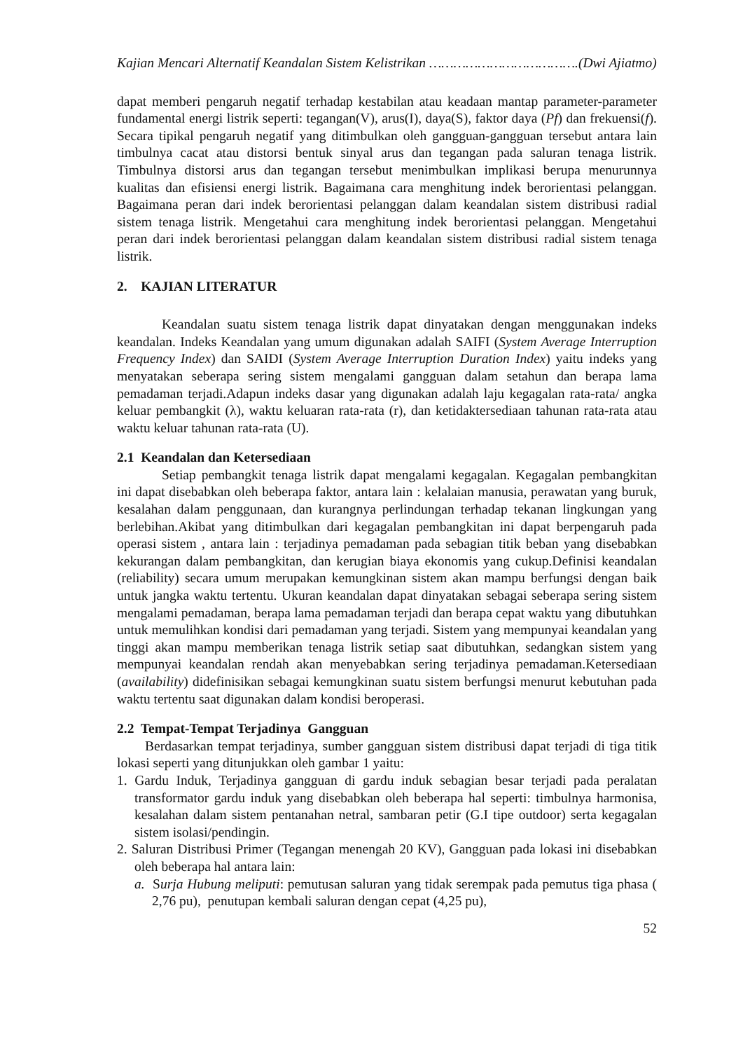Kajian Mencari Alternatif Keandalan Sistem Kelistrikan ……………………………….(Dwi Ajiatmo)
dapat memberi pengaruh negatif terhadap kestabilan atau keadaan mantap parameter-parameter fundamental energi listrik seperti: tegangan(V), arus(I), daya(S), faktor daya (Pf) dan frekuensi(f). Secara tipikal pengaruh negatif yang ditimbulkan oleh gangguan-gangguan tersebut antara lain timbulnya cacat atau distorsi bentuk sinyal arus dan tegangan pada saluran tenaga listrik. Timbulnya distorsi arus dan tegangan tersebut menimbulkan implikasi berupa menurunnya kualitas dan efisiensi energi listrik. Bagaimana cara menghitung indek berorientasi pelanggan. Bagaimana peran dari indek berorientasi pelanggan dalam keandalan sistem distribusi radial sistem tenaga listrik. Mengetahui cara menghitung indek berorientasi pelanggan. Mengetahui peran dari indek berorientasi pelanggan dalam keandalan sistem distribusi radial sistem tenaga listrik.
2. KAJIAN LITERATUR
Keandalan suatu sistem tenaga listrik dapat dinyatakan dengan menggunakan indeks keandalan. Indeks Keandalan yang umum digunakan adalah SAIFI (System Average Interruption Frequency Index) dan SAIDI (System Average Interruption Duration Index) yaitu indeks yang menyatakan seberapa sering sistem mengalami gangguan dalam setahun dan berapa lama pemadaman terjadi.Adapun indeks dasar yang digunakan adalah laju kegagalan rata-rata/ angka keluar pembangkit (λ), waktu keluaran rata-rata (r), dan ketidaktersediaan tahunan rata-rata atau waktu keluar tahunan rata-rata (U).
2.1 Keandalan dan Ketersediaan
Setiap pembangkit tenaga listrik dapat mengalami kegagalan. Kegagalan pembangkitan ini dapat disebabkan oleh beberapa faktor, antara lain : kelalaian manusia, perawatan yang buruk, kesalahan dalam penggunaan, dan kurangnya perlindungan terhadap tekanan lingkungan yang berlebihan.Akibat yang ditimbulkan dari kegagalan pembangkitan ini dapat berpengaruh pada operasi sistem , antara lain : terjadinya pemadaman pada sebagian titik beban yang disebabkan kekurangan dalam pembangkitan, dan kerugian biaya ekonomis yang cukup.Definisi keandalan (reliability) secara umum merupakan kemungkinan sistem akan mampu berfungsi dengan baik untuk jangka waktu tertentu. Ukuran keandalan dapat dinyatakan sebagai seberapa sering sistem mengalami pemadaman, berapa lama pemadaman terjadi dan berapa cepat waktu yang dibutuhkan untuk memulihkan kondisi dari pemadaman yang terjadi. Sistem yang mempunyai keandalan yang tinggi akan mampu memberikan tenaga listrik setiap saat dibutuhkan, sedangkan sistem yang mempunyai keandalan rendah akan menyebabkan sering terjadinya pemadaman.Ketersediaan (availability) didefinisikan sebagai kemungkinan suatu sistem berfungsi menurut kebutuhan pada waktu tertentu saat digunakan dalam kondisi beroperasi.
2.2 Tempat-Tempat Terjadinya Gangguan
Berdasarkan tempat terjadinya, sumber gangguan sistem distribusi dapat terjadi di tiga titik lokasi seperti yang ditunjukkan oleh gambar 1 yaitu:
1. Gardu Induk, Terjadinya gangguan di gardu induk sebagian besar terjadi pada peralatan transformator gardu induk yang disebabkan oleh beberapa hal seperti: timbulnya harmonisa, kesalahan dalam sistem pentanahan netral, sambaran petir (G.I tipe outdoor) serta kegagalan sistem isolasi/pendingin.
2. Saluran Distribusi Primer (Tegangan menengah 20 KV), Gangguan pada lokasi ini disebabkan oleh beberapa hal antara lain:
a. Surja Hubung meliputi: pemutusan saluran yang tidak serempak pada pemutus tiga phasa ( 2,76 pu), penutupan kembali saluran dengan cepat (4,25 pu),
52